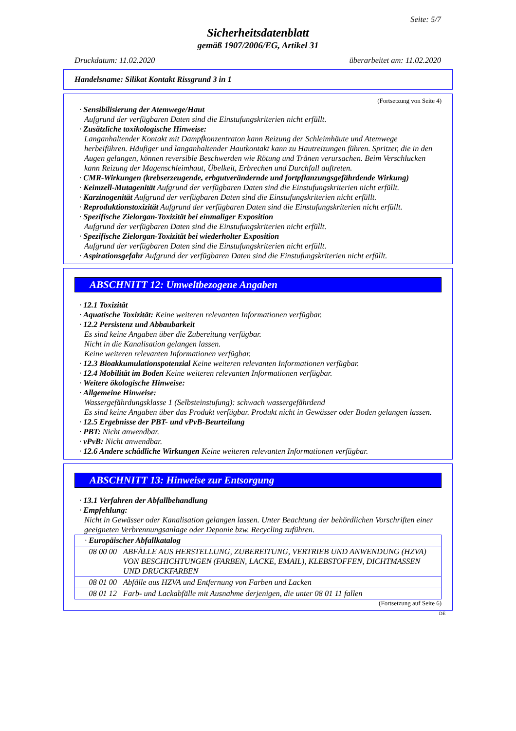Seite: 5/7
Sicherheitsdatenblatt
gemäß 1907/2006/EG, Artikel 31
Druckdatum: 11.02.2020 überarbeitet am: 11.02.2020
Handelsname: Silikat Kontakt Rissgrund 3 in 1
(Fortsetzung von Seite 4)
· Sensibilisierung der Atemwege/Haut
Aufgrund der verfügbaren Daten sind die Einstufungskriterien nicht erfüllt.
· Zusätzliche toxikologische Hinweise:
Langanhaltender Kontakt mit Dampfkonzentraton kann Reizung der Schleimhäute und Atemwege herbeiführen. Häufiger und langanhaltender Hautkontakt kann zu Hautreizungen führen. Spritzer, die in den Augen gelangen, können reversible Beschwerden wie Rötung und Tränen verursachen. Beim Verschlucken kann Reizung der Magenschleimhaut, Übelkeit, Erbrechen und Durchfall auftreten.
· CMR-Wirkungen (krebserzeugende, erbgutverändernde und fortpflanzungsgefährdende Wirkung)
· Keimzell-Mutagenität Aufgrund der verfügbaren Daten sind die Einstufungskriterien nicht erfüllt.
· Karzinogenität Aufgrund der verfügbaren Daten sind die Einstufungskriterien nicht erfüllt.
· Reproduktionstoxizität Aufgrund der verfügbaren Daten sind die Einstufungskriterien nicht erfüllt.
· Spezifische Zielorgan-Toxizität bei einmaliger Exposition
Aufgrund der verfügbaren Daten sind die Einstufungskriterien nicht erfüllt.
· Spezifische Zielorgan-Toxizität bei wiederholter Exposition
Aufgrund der verfügbaren Daten sind die Einstufungskriterien nicht erfüllt.
· Aspirationsgefahr Aufgrund der verfügbaren Daten sind die Einstufungskriterien nicht erfüllt.
ABSCHNITT 12: Umweltbezogene Angaben
· 12.1 Toxizität
· Aquatische Toxizität: Keine weiteren relevanten Informationen verfügbar.
· 12.2 Persistenz und Abbaubarkeit
Es sind keine Angaben über die Zubereitung verfügbar.
Nicht in die Kanalisation gelangen lassen.
Keine weiteren relevanten Informationen verfügbar.
· 12.3 Bioakkumulationspotenzial Keine weiteren relevanten Informationen verfügbar.
· 12.4 Mobilität im Boden Keine weiteren relevanten Informationen verfügbar.
· Weitere ökologische Hinweise:
· Allgemeine Hinweise:
Wassergefährdungsklasse 1 (Selbsteinstufung): schwach wassergefährdend
Es sind keine Angaben über das Produkt verfügbar. Produkt nicht in Gewässer oder Boden gelangen lassen.
· 12.5 Ergebnisse der PBT- und vPvB-Beurteilung
· PBT: Nicht anwendbar.
· vPvB: Nicht anwendbar.
· 12.6 Andere schädliche Wirkungen Keine weiteren relevanten Informationen verfügbar.
ABSCHNITT 13: Hinweise zur Entsorgung
· 13.1 Verfahren der Abfallbehandlung
· Empfehlung:
Nicht in Gewässer oder Kanalisation gelangen lassen. Unter Beachtung der behördlichen Vorschriften einer geeigneten Verbrennungsanlage oder Deponie bzw. Recycling zuführen.
| · Europäischer Abfallkatalog | |
| 08 00 00 | ABFÄLLE AUS HERSTELLUNG, ZUBEREITUNG, VERTRIEB UND ANWENDUNG (HZVA) VON BESCHICHTUNGEN (FARBEN, LACKE, EMAIL), KLEBSTOFFEN, DICHTMASSEN UND DRUCKFARBEN |
| 08 01 00 | Abfälle aus HZVA und Entfernung von Farben und Lacken |
| 08 01 12 | Farb- und Lackabfälle mit Ausnahme derjenigen, die unter 08 01 11 fallen |
(Fortsetzung auf Seite 6)
DE